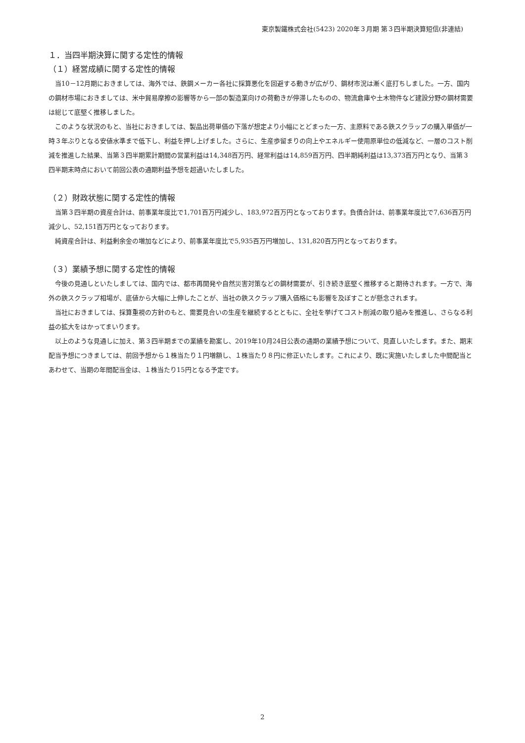東京製鐵株式会社(5423) 2020年３月期 第３四半期決算短信(非連結)
１．当四半期決算に関する定性的情報
（１）経営成績に関する定性的情報
当10－12月期におきましては、海外では、鉄鋼メーカー各社に採算悪化を回避する動きが広がり、鋼材市況は漸く底打ちしました。一方、国内の鋼材市場におきましては、米中貿易摩擦の影響等から一部の製造業向けの荷動きが停滞したものの、物流倉庫や土木物件など建設分野の鋼材需要は総じて底堅く推移しました。
このような状況のもと、当社におきましては、製品出荷単価の下落が想定より小幅にとどまった一方、主原料である鉄スクラップの購入単価が一時３年ぶりとなる安値水準まで低下し、利益を押し上げました。さらに、生産歩留まりの向上やエネルギー使用原単位の低減など、一層のコスト削減を推進した結果、当第３四半期累計期間の営業利益は14,348百万円、経常利益は14,859百万円、四半期純利益は13,373百万円となり、当第３四半期末時点において前回公表の通期利益予想を超過いたしました。
（２）財政状態に関する定性的情報
当第３四半期の資産合計は、前事業年度比で1,701百万円減少し、183,972百万円となっております。負債合計は、前事業年度比で7,636百万円減少し、52,151百万円となっております。
純資産合計は、利益剰余金の増加などにより、前事業年度比で5,935百万円増加し、131,820百万円となっております。
（３）業績予想に関する定性的情報
今後の見通しといたしましては、国内では、都市再開発や自然災害対策などの鋼材需要が、引き続き底堅く推移すると期待されます。一方で、海外の鉄スクラップ相場が、底値から大幅に上伸したことが、当社の鉄スクラップ購入価格にも影響を及ぼすことが懸念されます。
当社におきましては、採算重視の方針のもと、需要見合いの生産を継続するとともに、全社を挙げてコスト削減の取り組みを推進し、さらなる利益の拡大をはかってまいります。
以上のような見通しに加え、第３四半期までの業績を勘案し、2019年10月24日公表の通期の業績予想について、見直しいたします。また、期末配当予想につきましては、前回予想から１株当たり１円増額し、１株当たり８円に修正いたします。これにより、既に実施いたしました中間配当とあわせて、当期の年間配当金は、１株当たり15円となる予定です。
2